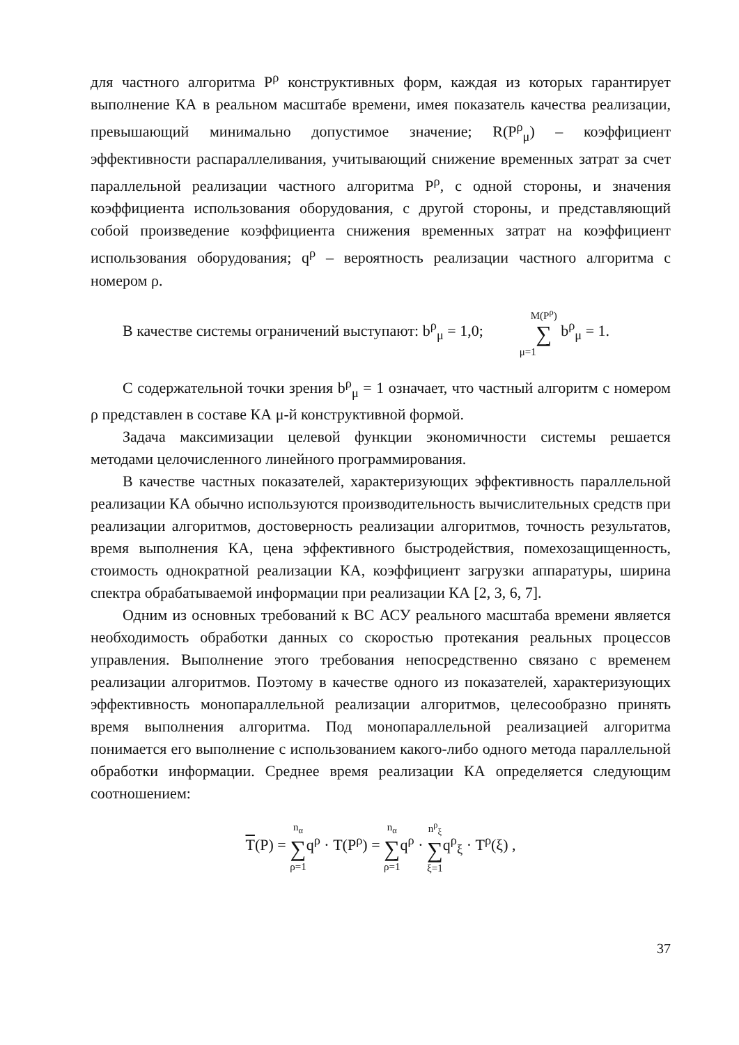для частного алгоритма P<sup>ρ</sup> конструктивных форм, каждая из которых гарантирует выполнение КА в реальном масштабе времени, имея показатель качества реализации, превышающий минимально допустимое значение; R(P<sup>ρ</sup><sub>μ</sub>) – коэффициент эффективности распараллеливания, учитывающий снижение временных затрат за счет параллельной реализации частного алгоритма P<sup>ρ</sup>, с одной стороны, и значения коэффициента использования оборудования, с другой стороны, и представляющий собой произведение коэффициента снижения временных затрат на коэффициент использования оборудования; q<sup>ρ</sup> – вероятность реализации частного алгоритма с номером ρ.
В качестве системы ограничений выступают: b<sup>ρ</sup><sub>μ</sub> = 1,0; M(P<sup>ρ</sup>) ∑ μ=1 b<sup>ρ</sup><sub>μ</sub> = 1.
С содержательной точки зрения b<sup>ρ</sup><sub>μ</sub> = 1 означает, что частный алгоритм с номером ρ представлен в составе КА μ-й конструктивной формой.
Задача максимизации целевой функции экономичности системы решается методами целочисленного линейного программирования.
В качестве частных показателей, характеризующих эффективность параллельной реализации КА обычно используются производительность вычислительных средств при реализации алгоритмов, достоверность реализации алгоритмов, точность результатов, время выполнения КА, цена эффективного быстродействия, помехозащищенность, стоимость однократной реализации КА, коэффициент загрузки аппаратуры, ширина спектра обрабатываемой информации при реализации КА [2, 3, 6, 7].
Одним из основных требований к ВС АСУ реального масштаба времени является необходимость обработки данных со скоростью протекания реальных процессов управления. Выполнение этого требования непосредственно связано с временем реализации алгоритмов. Поэтому в качестве одного из показателей, характеризующих эффективность монопараллельной реализации алгоритмов, целесообразно принять время выполнения алгоритма. Под монопараллельной реализацией алгоритма понимается его выполнение с использованием какого-либо одного метода параллельной обработки информации. Среднее время реализации КА определяется следующим соотношением:
T(P) = n<sub>α</sub> ∑ ρ=1q<sup>ρ</sup> · T(P<sup>ρ</sup>) = n<sub>α</sub> ∑ ρ=1q<sup>ρ</sup> · n<sup>ρ</sup><sub>ξ</sub> ∑ ξ=1q<sup>ρ</sup><sub>ξ</sub> · T<sup>ρ</sup>(ξ) ,
37